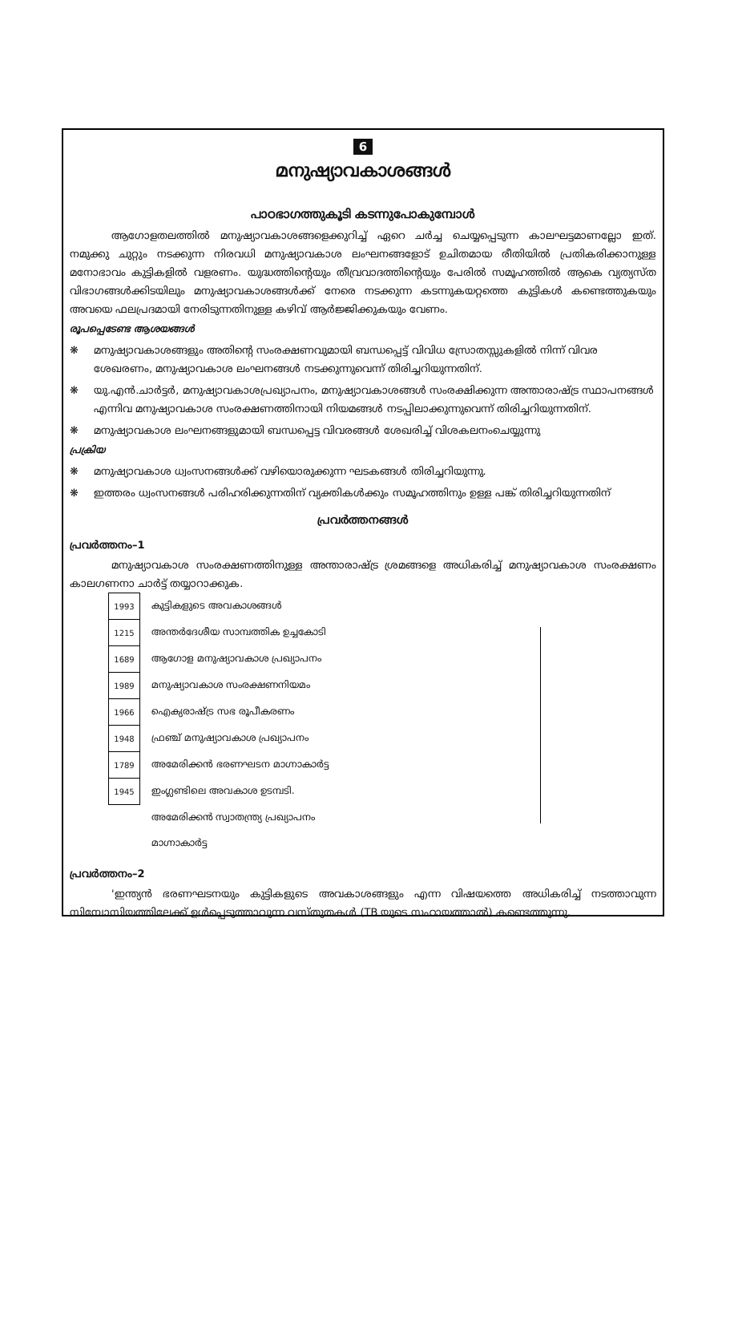6
മനുഷ്യാവകാശങ്ങൾ
പാഠഭാഗത്തുകൂടി കടന്നുപോകുമ്പോൾ
ആഗോളതലത്തിൽ മനുഷ്യാവകാശങ്ങളെക്കുറിച്ച് ഏറെ ചർച്ച ചെയ്യപ്പെടുന്ന കാലഘട്ടമാണല്ലോ ഇത്. നമുക്കു ചുറ്റും നടക്കുന്ന നിരവധി മനുഷ്യാവകാശ ലംഘനങ്ങളോട് ഉചിതമായ രീതിയിൽ പ്രതികരിക്കാനുള്ള മനോഭാവം കുട്ടികളിൽ വളരണം. യുദ്ധത്തിന്റെയും തീവ്രവാദത്തിന്റെയും പേരിൽ സമൂഹത്തിൽ ആകെ വ്യത്യസ്ത വിഭാഗങ്ങൾക്കിടയിലും മനുഷ്യാവകാശങ്ങൾക്ക് നേരെ നടക്കുന്ന കടന്നുകയറ്റത്തെ കുട്ടികൾ കണ്ടെത്തുകയും അവയെ ഫലപ്രദമായി നേരിടുന്നതിനുള്ള കഴിവ് ആർജ്ജിക്കുകയും വേണം.
രൂപപ്പെടേണ്ട ആശയങ്ങൾ
❋ മനുഷ്യാവകാശങ്ങളും അതിന്റെ സംരക്ഷണവുമായി ബന്ധപ്പെട്ട് വിവിധ സ്രോതസ്സുകളിൽ നിന്ന് വിവര ശേഖരണം, മനുഷ്യാവകാശ ലംഘനങ്ങൾ നടക്കുന്നുവെന്ന് തിരിച്ചറിയുന്നതിന്.
❋ യു.എൻ.ചാർട്ടർ, മനുഷ്യാവകാശപ്രഖ്യാപനം, മനുഷ്യാവകാശങ്ങൾ സംരക്ഷിക്കുന്ന അന്താരാഷ്ട്ര സ്ഥാപനങ്ങൾ എന്നിവ മനുഷ്യാവകാശ സംരക്ഷണത്തിനായി നിയമങ്ങൾ നടപ്പിലാക്കുന്നുവെന്ന് തിരിച്ചറിയുന്നതിന്.
❋ മനുഷ്യാവകാശ ലംഘനങ്ങളുമായി ബന്ധപ്പെട്ട വിവരങ്ങൾ ശേഖരിച്ച് വിശകലനംചെയ്യുന്നു
പ്രക്രിയ
❋ മനുഷ്യാവകാശ ധ്വംസനങ്ങൾക്ക് വഴിയൊരുക്കുന്ന ഘടകങ്ങൾ തിരിച്ചറിയുന്നു.
❋ ഇത്തരം ധ്വംസനങ്ങൾ പരിഹരിക്കുന്നതിന് വ്യക്തികൾക്കും സമൂഹത്തിനും ഉള്ള പങ്ക് തിരിച്ചറിയുന്നതിന്
പ്രവർത്തനങ്ങൾ
പ്രവർത്തനം–1
മനുഷ്യാവകാശ സംരക്ഷണത്തിനുള്ള അന്താരാഷ്ട്ര ശ്രമങ്ങളെ അധികരിച്ച് മനുഷ്യാവകാശ സംരക്ഷണം കാലഗണനാ ചാർട്ട് തയ്യാറാക്കുക.
| 1993 | കുട്ടികളുടെ അവകാശങ്ങൾ |
| 1215 | അന്തർദേശീയ സാമ്പത്തിക ഉച്ചകോടി |
| 1689 | ആഗോള മനുഷ്യാവകാശ പ്രഖ്യാപനം |
| 1989 | മനുഷ്യാവകാശ സംരക്ഷണനിയമം |
| 1966 | ഐക്യരാഷ്ട്ര സഭ രൂപീകരണം |
| 1948 | ഫ്രഞ്ച് മനുഷ്യാവകാശ പ്രഖ്യാപനം |
| 1789 | അമേരിക്കൻ ഭരണഘടന മാഗ്നാകാർട്ട |
| 1945 | ഇംഗ്ലണ്ടിലെ അവകാശ ഉടമ്പടി. |
| | അമേരിക്കൻ സ്വാതന്ത്ര്യ പ്രഖ്യാപനം |
| | മാഗ്നാകാർട്ട |
പ്രവർത്തനം–2
'ഇന്ത്യൻ ഭരണഘടനയും കുട്ടികളുടെ അവകാശങ്ങളും എന്ന വിഷയത്തെ അധികരിച്ച് നടത്താവുന്ന സിമ്പോസിയത്തിലേക്ക് ഉൾപ്പെടുത്താവുന്ന വസ്തുതകൾ (TB യുടെ സഹായത്താൽ) കണ്ടെത്തുന്നു.